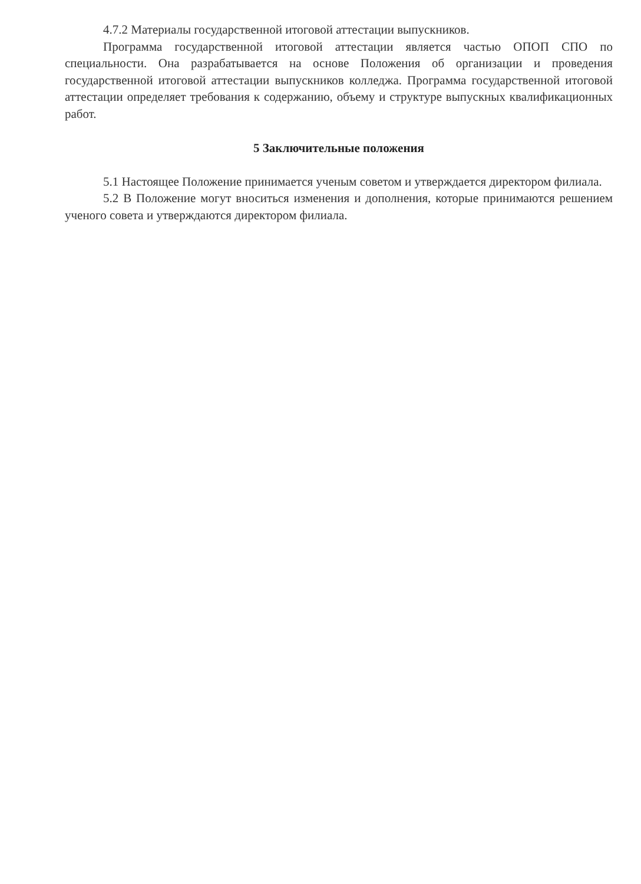4.7.2 Материалы государственной итоговой аттестации выпускников.
Программа государственной итоговой аттестации является частью ОПОП СПО по специальности. Она разрабатывается на основе Положения об организации и проведения государственной итоговой аттестации выпускников колледжа. Программа государственной итоговой аттестации определяет требования к содержанию, объему и структуре выпускных квалификационных работ.
5 Заключительные положения
5.1 Настоящее Положение принимается ученым советом и утверждается директором филиала.
5.2 В Положение могут вноситься изменения и дополнения, которые принимаются решением ученого совета и утверждаются директором филиала.